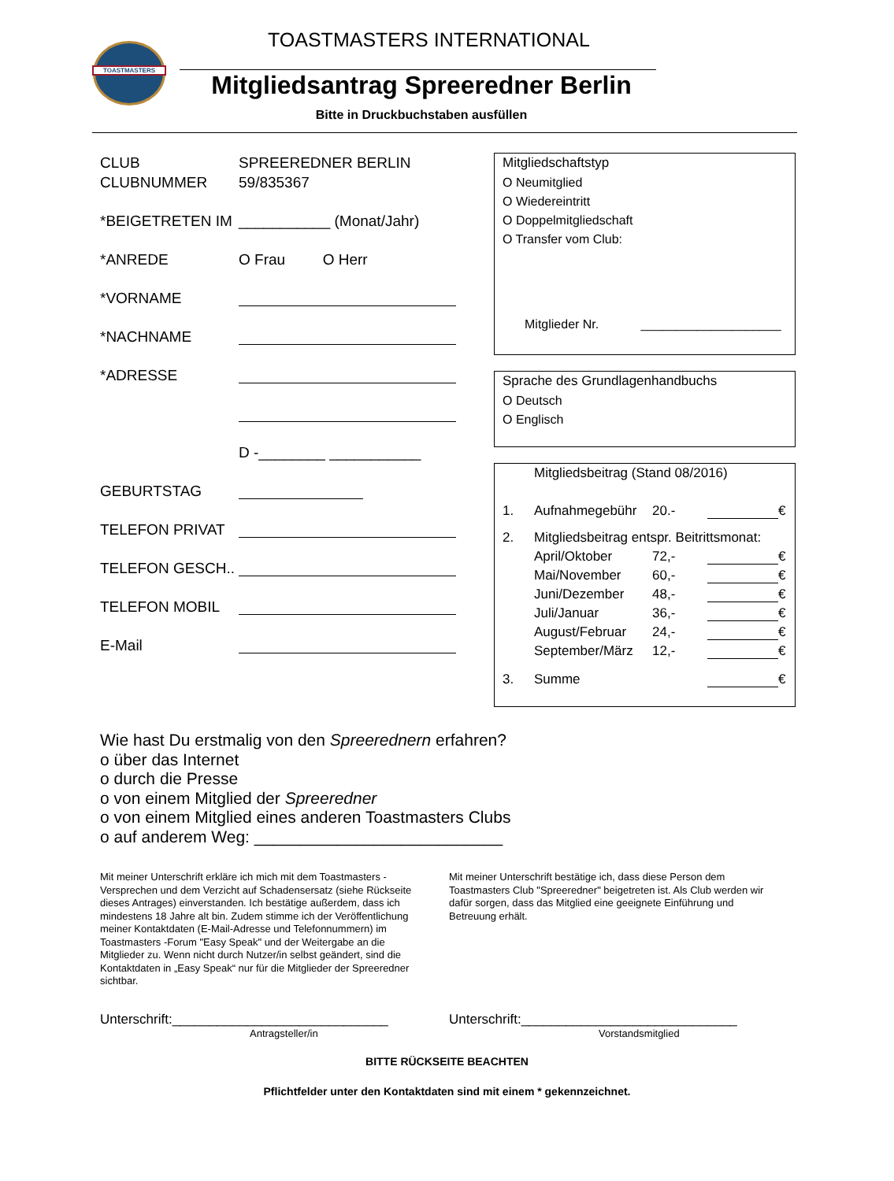TOASTMASTERS
TOASTMASTERS INTERNATIONAL
Mitgliedsantrag Spreeredner Berlin
Bitte in Druckbuchstaben ausfüllen
CLUB SPREEREDNER BERLIN
CLUBNUMMER 59/835367
*BEIGETRETEN IM ___________ (Monat/Jahr)
*ANREDE O Frau O Herr
*VORNAME
*NACHNAME
*ADRESSE
D -________ ___________
GEBURTSTAG
TELEFON PRIVAT
TELEFON GESCH..
TELEFON MOBIL
E-Mail
Mitgliedschaftstyp
O Neumitglied
O Wiedereintritt
O Doppelmitgliedschaft
O Transfer vom Club:
Mitglieder Nr. ____________________
Sprache des Grundlagenhandbuchs
O Deutsch
O Englisch
Mitgliedsbeitrag (Stand 08/2016)
1. Aufnahmegebühr 20.- €
2. Mitgliedsbeitrag entspr. Beitrittsmonat:
April/Oktober 72,- €
Mai/November 60,- €
Juni/Dezember 48,- €
Juli/Januar 36,- €
August/Februar 24,- €
September/März 12,- €
3. Summe €
Wie hast Du erstmalig von den Spreerednern erfahren?
o über das Internet
o durch die Presse
o von einem Mitglied der Spreeredner
o von einem Mitglied eines anderen Toastmasters Clubs
o auf anderem Weg: ___________________________
Mit meiner Unterschrift erkläre ich mich mit dem Toastmasters - Versprechen und dem Verzicht auf Schadensersatz (siehe Rückseite dieses Antrages) einverstanden. Ich bestätige außerdem, dass ich mindestens 18 Jahre alt bin. Zudem stimme ich der Veröffentlichung meiner Kontaktdaten (E-Mail-Adresse und Telefonnummern) im Toastmasters -Forum "Easy Speak" und der Weitergabe an die Mitglieder zu. Wenn nicht durch Nutzer/in selbst geändert, sind die Kontaktdaten in „Easy Speak“ nur für die Mitglieder der Spreeredner sichtbar.
Mit meiner Unterschrift bestätige ich, dass diese Person dem Toastmasters Club "Spreeredner" beigetreten ist. Als Club werden wir dafür sorgen, dass das Mitglied eine geeignete Einführung und Betreuung erhält.
Unterschrift:_____________________________
Antragsteller/in
Unterschrift:_____________________________
Vorstandsmitglied
BITTE RÜCKSEITE BEACHTEN
Pflichtfelder unter den Kontaktdaten sind mit einem * gekennzeichnet.